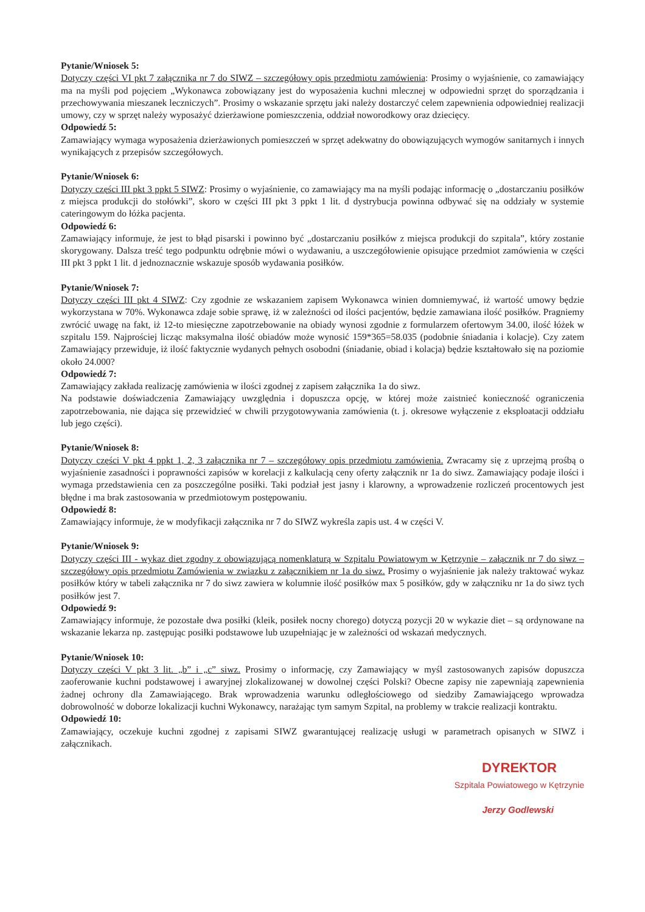Pytanie/Wniosek 5:
Dotyczy części VI pkt 7 załącznika nr 7 do SIWZ – szczegółowy opis przedmiotu zamówienia: Prosimy o wyjaśnienie, co zamawiający ma na myśli pod pojęciem „Wykonawca zobowiązany jest do wyposażenia kuchni mlecznej w odpowiedni sprzęt do sporządzania i przechowywania mieszanek leczniczych”. Prosimy o wskazanie sprzętu jaki należy dostarczyć celem zapewnienia odpowiedniej realizacji umowy, czy w sprzęt należy wyposażyć dzierżawione pomieszczenia, oddział noworodkowy oraz dziecięcy.
Odpowiedź 5:
Zamawiający wymaga wyposażenia dzierżawionych pomieszczeń w sprzęt adekwatny do obowiązujących wymogów sanitarnych i innych wynikających z przepisów szczegółowych.
Pytanie/Wniosek 6:
Dotyczy części III pkt 3 ppkt 5 SIWZ: Prosimy o wyjaśnienie, co zamawiający ma na myśli podając informację o „dostarczaniu posiłków z miejsca produkcji do stołówki”, skoro w części III pkt 3 ppkt 1 lit. d dystrybucja powinna odbywać się na oddziały w systemie cateringowym do łóżka pacjenta.
Odpowiedź 6:
Zamawiający informuje, że jest to błąd pisarski i powinno być „dostarczaniu posiłków z miejsca produkcji do szpitala”, który zostanie skorygowany. Dalsza treść tego podpunktu odrębnie mówi o wydawaniu, a uszczegółowienie opisujące przedmiot zamówienia w części III pkt 3 ppkt 1 lit. d jednoznacznie wskazuje sposób wydawania posiłków.
Pytanie/Wniosek 7:
Dotyczy części III pkt 4 SIWZ: Czy zgodnie ze wskazaniem zapisem Wykonawca winien domniemywać, iż wartość umowy będzie wykorzystana w 70%. Wykonawca zdaje sobie sprawę, iż w zależności od ilości pacjentów, będzie zamawiana ilość posiłków. Pragniemy zwrócić uwagę na fakt, iż 12-to miesięczne zapotrzebowanie na obiady wynosi zgodnie z formularzem ofertowym 34.00, ilość łóżek w szpitalu 159. Najprościej licząc maksymalna ilość obiadów może wynosić 159*365=58.035 (podobnie śniadania i kolacje). Czy zatem Zamawiający przewiduje, iż ilość faktycznie wydanych pełnych osobodni (śniadanie, obiad i kolacja) będzie kształtowało się na poziomie około 24.000?
Odpowiedź 7:
Zamawiający zakłada realizację zamówienia w ilości zgodnej z zapisem załącznika 1a do siwz.
Na podstawie doświadczenia Zamawiający uwzględnia i dopuszcza opcję, w której może zaistnieć konieczność ograniczenia zapotrzebowania, nie dająca się przewidzieć w chwili przygotowywania zamówienia (t. j. okresowe wyłączenie z eksploatacji oddziału lub jego części).
Pytanie/Wniosek 8:
Dotyczy części V pkt 4 ppkt 1, 2, 3 załącznika nr 7 – szczegółowy opis przedmiotu zamówienia. Zwracamy się z uprzejmą prośbą o wyjaśnienie zasadności i poprawności zapisów w korelacji z kalkulacją ceny oferty załącznik nr 1a do siwz. Zamawiający podaje ilości i wymaga przedstawienia cen za poszczególne posiłki. Taki podział jest jasny i klarowny, a wprowadzenie rozliczeń procentowych jest błędne i ma brak zastosowania w przedmiotowym postępowaniu.
Odpowiedź 8:
Zamawiający informuje, że w modyfikacji załącznika nr 7 do SIWZ wykreśla zapis ust. 4 w części V.
Pytanie/Wniosek 9:
Dotyczy części III - wykaz diet zgodny z obowiązującą nomenklaturą w Szpitalu Powiatowym w Kętrzynie – załącznik nr 7 do siwz – szczegółowy opis przedmiotu Zamówienia w związku z załącznikiem nr 1a do siwz. Prosimy o wyjaśnienie jak należy traktować wykaz posiłków który w tabeli załącznika nr 7 do siwz zawiera w kolumnie ilość posiłków max 5 posiłków, gdy w załączniku nr 1a do siwz tych posiłków jest 7.
Odpowiedź 9:
Zamawiający informuje, że pozostałe dwa posiłki (kleik, posiłek nocny chorego) dotyczą pozycji 20 w wykazie diet – są ordynowane na wskazanie lekarza np. zastępując posiłki podstawowe lub uzupełniając je w zależności od wskazań medycznych.
Pytanie/Wniosek 10:
Dotyczy części V pkt 3 lit. „b” i „c” siwz. Prosimy o informację, czy Zamawiający w myśl zastosowanych zapisów dopuszcza zaoferowanie kuchni podstawowej i awaryjnej zlokalizowanej w dowolnej części Polski? Obecne zapisy nie zapewniają zapewnienia żadnej ochrony dla Zamawiającego. Brak wprowadzenia warunku odległościowego od siedziby Zamawiającego wprowadza dobrowolność w doborze lokalizacji kuchni Wykonawcy, narażając tym samym Szpital, na problemy w trakcie realizacji kontraktu.
Odpowiedź 10:
Zamawiający, oczekuje kuchni zgodnej z zapisami SIWZ gwarantującej realizację usługi w parametrach opisanych w SIWZ i załącznikach.
DYREKTOR
Szpitala Powiatowego w Kętrzynie
Jerzy Godlewski